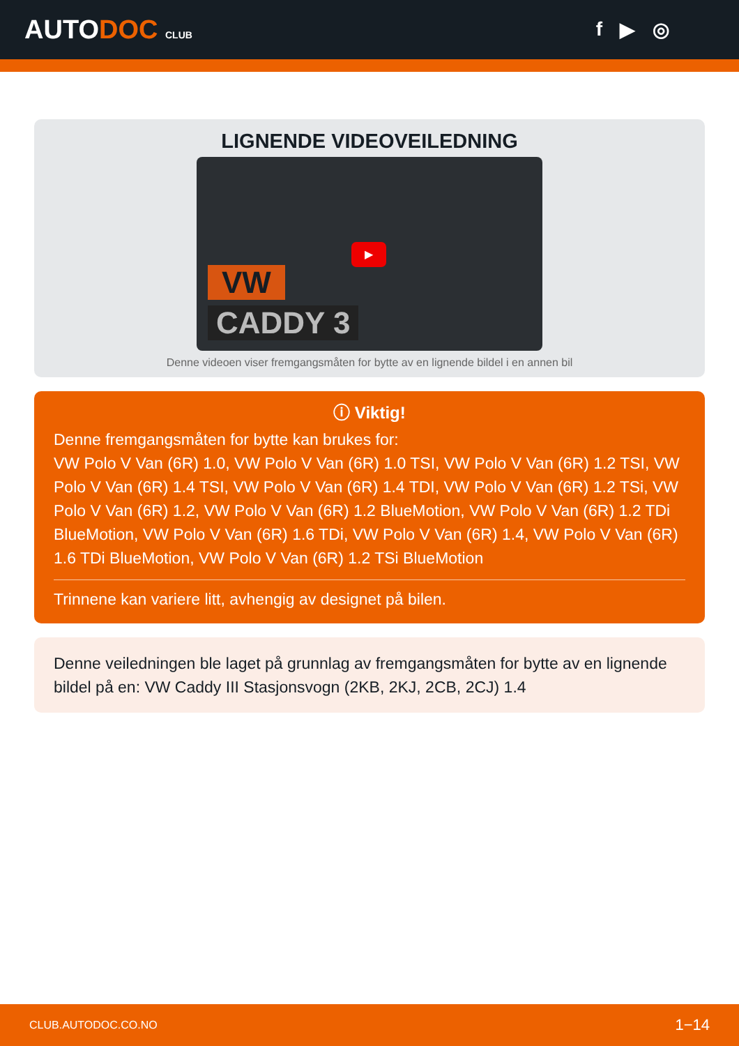AUTODOC CLUB
f ▶ ◎
LIGNENDE VIDEOVEILEDNING
VW
CADDY 3
▶
Denne videoen viser fremgangsmåten for bytte av en lignende bildel i en annen bil
ⓘ Viktig!
Denne fremgangsmåten for bytte kan brukes for:
VW Polo V Van (6R) 1.0, VW Polo V Van (6R) 1.0 TSI, VW Polo V Van (6R) 1.2 TSI, VW Polo V Van (6R) 1.4 TSI, VW Polo V Van (6R) 1.4 TDI, VW Polo V Van (6R) 1.2 TSi, VW Polo V Van (6R) 1.2, VW Polo V Van (6R) 1.2 BlueMotion, VW Polo V Van (6R) 1.2 TDi BlueMotion, VW Polo V Van (6R) 1.6 TDi, VW Polo V Van (6R) 1.4, VW Polo V Van (6R) 1.6 TDi BlueMotion, VW Polo V Van (6R) 1.2 TSi BlueMotion
Trinnene kan variere litt, avhengig av designet på bilen.
Denne veiledningen ble laget på grunnlag av fremgangsmåten for bytte av en lignende bildel på en: VW Caddy III Stasjonsvogn (2KB, 2KJ, 2CB, 2CJ) 1.4
CLUB.AUTODOC.CO.NO 1−14